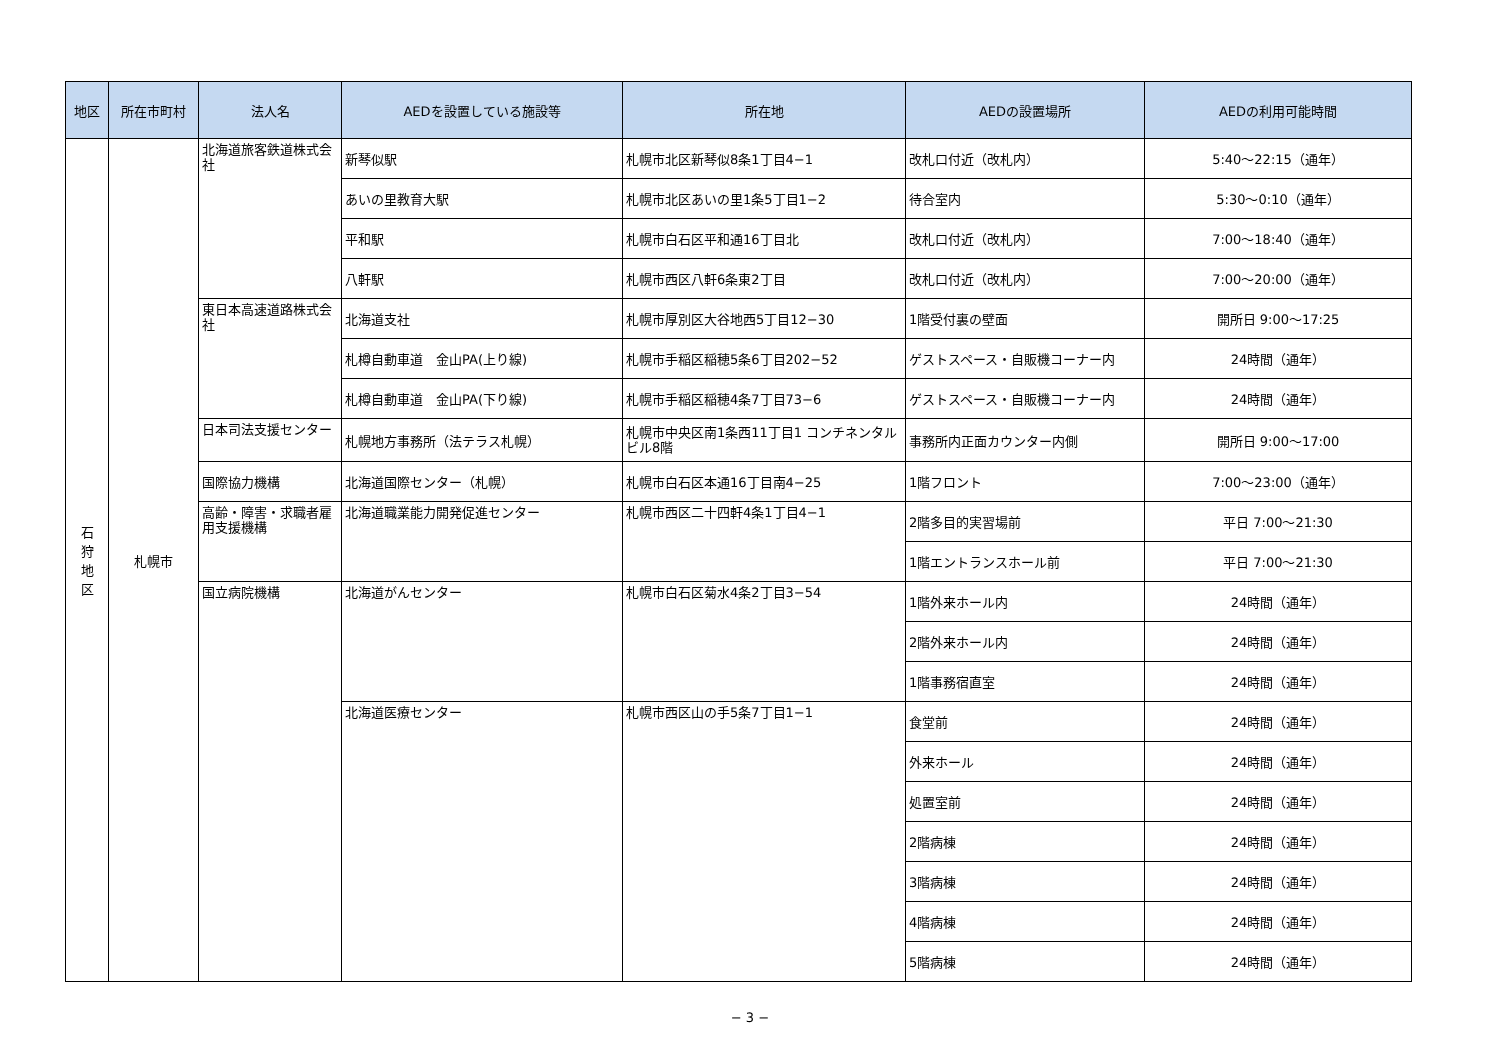| 地区 | 所在市町村 | 法人名 | AEDを設置している施設等 | 所在地 | AEDの設置場所 | AEDの利用可能時間 |
| --- | --- | --- | --- | --- | --- | --- |
| 石 狩 地 区 | 札幌市 | 北海道旅客鉄道株式会社 | 新琴似駅 | 札幌市北区新琴似8条1丁目4−1 | 改札口付近（改札内） | 5:40～22:15（通年） |
| | | | あいの里教育大駅 | 札幌市北区あいの里1条5丁目1−2 | 待合室内 | 5:30～0:10（通年） |
| | | | 平和駅 | 札幌市白石区平和通16丁目北 | 改札口付近（改札内） | 7:00～18:40（通年） |
| | | | 八軒駅 | 札幌市西区八軒6条東2丁目 | 改札口付近（改札内） | 7:00～20:00（通年） |
| | | 東日本高速道路株式会社 | 北海道支社 | 札幌市厚別区大谷地西5丁目12−30 | 1階受付裏の壁面 | 開所日 9:00～17:25 |
| | | | 札樽自動車道 金山PA(上り線) | 札幌市手稲区稲穂5条6丁目202−52 | ゲストスペース・自販機コーナー内 | 24時間（通年） |
| | | | 札樽自動車道 金山PA(下り線) | 札幌市手稲区稲穂4条7丁目73−6 | ゲストスペース・自販機コーナー内 | 24時間（通年） |
| | | 日本司法支援センター | 札幌地方事務所（法テラス札幌） | 札幌市中央区南1条西11丁目1 コンチネンタルビル8階 | 事務所内正面カウンター内側 | 開所日 9:00～17:00 |
| | | 国際協力機構 | 北海道国際センター（札幌） | 札幌市白石区本通16丁目南4−25 | 1階フロント | 7:00～23:00（通年） |
| | | 高齢・障害・求職者雇用支援機構 | 北海道職業能力開発促進センター | 札幌市西区二十四軒4条1丁目4−1 | 2階多目的実習場前 | 平日 7:00～21:30 |
| | | | | | 1階エントランスホール前 | 平日 7:00～21:30 |
| | | 国立病院機構 | 北海道がんセンター | 札幌市白石区菊水4条2丁目3−54 | 1階外来ホール内 | 24時間（通年） |
| | | | | | 2階外来ホール内 | 24時間（通年） |
| | | | | | 1階事務宿直室 | 24時間（通年） |
| | | | 北海道医療センター | 札幌市西区山の手5条7丁目1−1 | 食堂前 | 24時間（通年） |
| | | | | | 外来ホール | 24時間（通年） |
| | | | | | 処置室前 | 24時間（通年） |
| | | | | | 2階病棟 | 24時間（通年） |
| | | | | | 3階病棟 | 24時間（通年） |
| | | | | | 4階病棟 | 24時間（通年） |
| | | | | | 5階病棟 | 24時間（通年） |
− 3 −